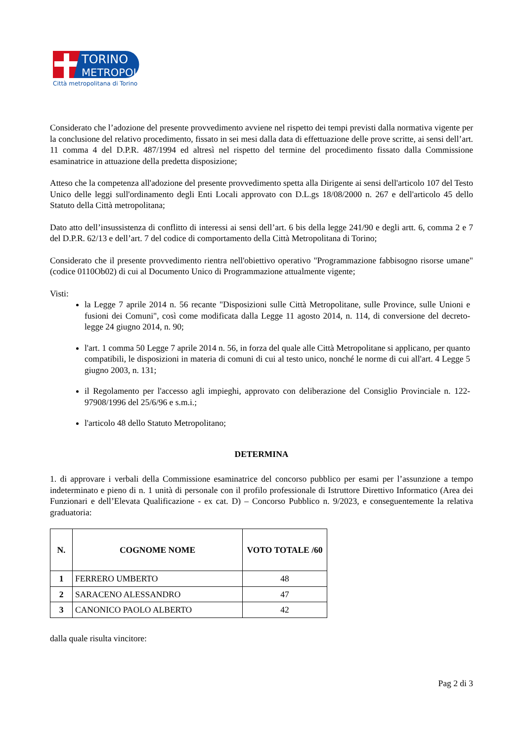TORINO
METROPOLI
Città metropolitana di Torino
Considerato che l’adozione del presente provvedimento avviene nel rispetto dei tempi previsti dalla normativa vigente per la conclusione del relativo procedimento, fissato in sei mesi dalla data di effettuazione delle prove scritte, ai sensi dell’art. 11 comma 4 del D.P.R. 487/1994 ed altresì nel rispetto del termine del procedimento fissato dalla Commissione esaminatrice in attuazione della predetta disposizione;
Atteso che la competenza all'adozione del presente provvedimento spetta alla Dirigente ai sensi dell'articolo 107 del Testo Unico delle leggi sull'ordinamento degli Enti Locali approvato con D.L.gs 18/08/2000 n. 267 e dell'articolo 45 dello Statuto della Città metropolitana;
Dato atto dell’insussistenza di conflitto di interessi ai sensi dell’art. 6 bis della legge 241/90 e degli artt. 6, comma 2 e 7 del D.P.R. 62/13 e dell’art. 7 del codice di comportamento della Città Metropolitana di Torino;
Considerato che il presente provvedimento rientra nell'obiettivo operativo "Programmazione fabbisogno risorse umane" (codice 0110Ob02) di cui al Documento Unico di Programmazione attualmente vigente;
Visti:
la Legge 7 aprile 2014 n. 56 recante "Disposizioni sulle Città Metropolitane, sulle Province, sulle Unioni e fusioni dei Comuni", così come modificata dalla Legge 11 agosto 2014, n. 114, di conversione del decreto-legge 24 giugno 2014, n. 90;
l'art. 1 comma 50 Legge 7 aprile 2014 n. 56, in forza del quale alle Città Metropolitane si applicano, per quanto compatibili, le disposizioni in materia di comuni di cui al testo unico, nonché le norme di cui all'art. 4 Legge 5 giugno 2003, n. 131;
il Regolamento per l'accesso agli impieghi, approvato con deliberazione del Consiglio Provinciale n. 122-97908/1996 del 25/6/96 e s.m.i.;
l'articolo 48 dello Statuto Metropolitano;
DETERMINA
1. di approvare i verbali della Commissione esaminatrice del concorso pubblico per esami per l’assunzione a tempo indeterminato e pieno di n. 1 unità di personale con il profilo professionale di Istruttore Direttivo Informatico (Area dei Funzionari e dell’Elevata Qualificazione - ex cat. D) – Concorso Pubblico n. 9/2023, e conseguentemente la relativa graduatoria:
| N. | COGNOME NOME | VOTO TOTALE /60 |
| --- | --- | --- |
| 1 | FERRERO UMBERTO | 48 |
| 2 | SARACENO ALESSANDRO | 47 |
| 3 | CANONICO PAOLO ALBERTO | 42 |
dalla quale risulta vincitore:
Pag 2 di 3